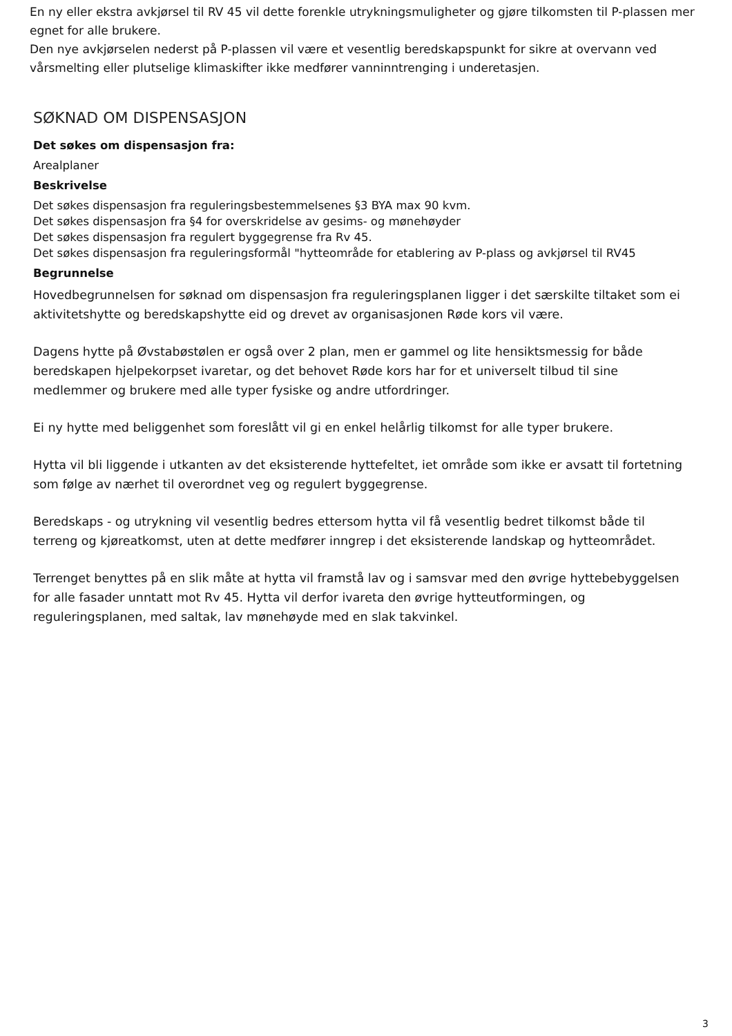En ny eller ekstra avkjørsel til RV 45 vil dette forenkle utrykningsmuligheter og gjøre tilkomsten til P-plassen mer egnet for alle brukere.
Den nye avkjørselen nederst på P-plassen vil være et vesentlig beredskapspunkt for sikre at overvann ved vårsmelting eller plutselige klimaskifter ikke medfører vanninntrenging i underetasjen.
SØKNAD OM DISPENSASJON
Det søkes om dispensasjon fra:
Arealplaner
Beskrivelse
Det søkes dispensasjon fra reguleringsbestemmelsenes §3 BYA max 90 kvm.
Det søkes dispensasjon fra §4 for overskridelse av gesims- og mønehøyder
Det søkes dispensasjon fra regulert byggegrense fra Rv 45.
Det søkes dispensasjon fra reguleringsformål "hytteområde for etablering av P-plass og avkjørsel til RV45
Begrunnelse
Hovedbegrunnelsen for søknad om dispensasjon fra reguleringsplanen ligger i det særskilte tiltaket som ei aktivitetshytte og beredskapshytte eid og drevet av organisasjonen Røde kors vil være.
Dagens hytte på Øvstabøstølen er også over 2 plan, men er gammel og lite hensiktsmessig for både beredskapen hjelpekorpset ivaretar, og det behovet Røde kors har for et universelt tilbud til sine medlemmer og brukere med alle typer fysiske og andre utfordringer.
Ei ny hytte med beliggenhet som foreslått vil gi en enkel helårlig tilkomst for alle typer brukere.
Hytta vil bli liggende i utkanten av det eksisterende hyttefeltet, iet område som ikke er avsatt til fortetning som følge av nærhet til overordnet veg og regulert byggegrense.
Beredskaps - og utrykning vil vesentlig bedres ettersom hytta vil få vesentlig bedret tilkomst både til terreng og kjøreatkomst, uten at dette medfører inngrep i det eksisterende landskap og hytteområdet.
Terrenget benyttes på en slik måte at hytta vil framstå lav og i samsvar med den øvrige hyttebebyggelsen for alle fasader unntatt mot Rv 45. Hytta vil derfor ivareta den øvrige hytteutformingen, og reguleringsplanen, med saltak, lav mønehøyde med en slak takvinkel.
3